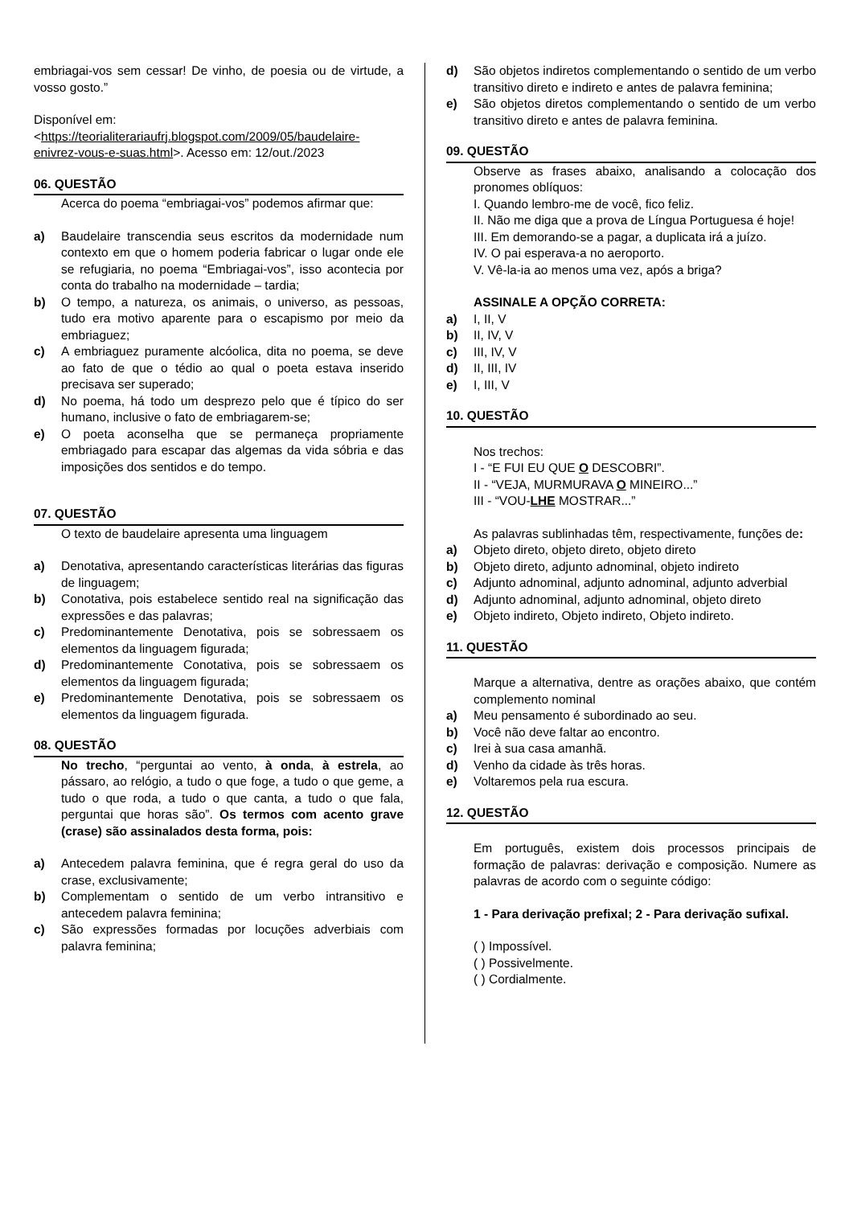embriagai-vos sem cessar! De vinho, de poesia ou de virtude, a vosso gosto.”
Disponível em: <https://teorialiterariaufrj.blogspot.com/2009/05/baudelaire-enivrez-vous-e-suas.html>. Acesso em: 12/out./2023
06. QUESTÃO
Acerca do poema “embriagai-vos” podemos afirmar que:
a) Baudelaire transcendia seus escritos da modernidade num contexto em que o homem poderia fabricar o lugar onde ele se refugiaria, no poema “Embriagai-vos”, isso acontecia por conta do trabalho na modernidade – tardia;
b) O tempo, a natureza, os animais, o universo, as pessoas, tudo era motivo aparente para o escapismo por meio da embriaguez;
c) A embriaguez puramente alcóolica, dita no poema, se deve ao fato de que o tédio ao qual o poeta estava inserido precisava ser superado;
d) No poema, há todo um desprezo pelo que é típico do ser humano, inclusive o fato de embriagarem-se;
e) O poeta aconselha que se permaneça propriamente embriagado para escapar das algemas da vida sóbria e das imposições dos sentidos e do tempo.
07. QUESTÃO
O texto de baudelaire apresenta uma linguagem
a) Denotativa, apresentando características literárias das figuras de linguagem;
b) Conotativa, pois estabelece sentido real na significação das expressões e das palavras;
c) Predominantemente Denotativa, pois se sobressaem os elementos da linguagem figurada;
d) Predominantemente Conotativa, pois se sobressaem os elementos da linguagem figurada;
e) Predominantemente Denotativa, pois se sobressaem os elementos da linguagem figurada.
08. QUESTÃO
No trecho, “perguntai ao vento, à onda, à estrela, ao pássaro, ao relógio, a tudo o que foge, a tudo o que geme, a tudo o que roda, a tudo o que canta, a tudo o que fala, perguntai que horas são”. Os termos com acento grave (crase) são assinalados desta forma, pois:
a) Antecedem palavra feminina, que é regra geral do uso da crase, exclusivamente;
b) Complementam o sentido de um verbo intransitivo e antecedem palavra feminina;
c) São expressões formadas por locuções adverbiais com palavra feminina;
d) São objetos indiretos complementando o sentido de um verbo transitivo direto e indireto e antes de palavra feminina;
e) São objetos diretos complementando o sentido de um verbo transitivo direto e antes de palavra feminina.
09. QUESTÃO
Observe as frases abaixo, analisando a colocação dos pronomes oblíquos:
I. Quando lembro-me de você, fico feliz.
II. Não me diga que a prova de Língua Portuguesa é hoje!
III. Em demorando-se a pagar, a duplicata irá a juízo.
IV. O pai esperava-a no aeroporto.
V. Vê-la-ia ao menos uma vez, após a briga?
ASSINALE A OPÇÃO CORRETA:
a) I, II, V
b) II, IV, V
c) III, IV, V
d) II, III, IV
e) I, III, V
10. QUESTÃO
Nos trechos:
I - “E FUI EU QUE O DESCOBRI”.
II - “VEJA, MURMURAVA O MINEIRO...”
III - “VOU-LHE MOSTRAR...”
As palavras sublinhadas têm, respectivamente, funções de:
a) Objeto direto, objeto direto, objeto direto
b) Objeto direto, adjunto adnominal, objeto indireto
c) Adjunto adnominal, adjunto adnominal, adjunto adverbial
d) Adjunto adnominal, adjunto adnominal, objeto direto
e) Objeto indireto, Objeto indireto, Objeto indireto.
11. QUESTÃO
Marque a alternativa, dentre as orações abaixo, que contém complemento nominal
a) Meu pensamento é subordinado ao seu.
b) Você não deve faltar ao encontro.
c) Irei à sua casa amanhã.
d) Venho da cidade às três horas.
e) Voltaremos pela rua escura.
12. QUESTÃO
Em português, existem dois processos principais de formação de palavras: derivação e composição. Numere as palavras de acordo com o seguinte código:
1 - Para derivação prefixal; 2 - Para derivação sufixal.
( ) Impossível.
( ) Possivelmente.
( ) Cordialmente.